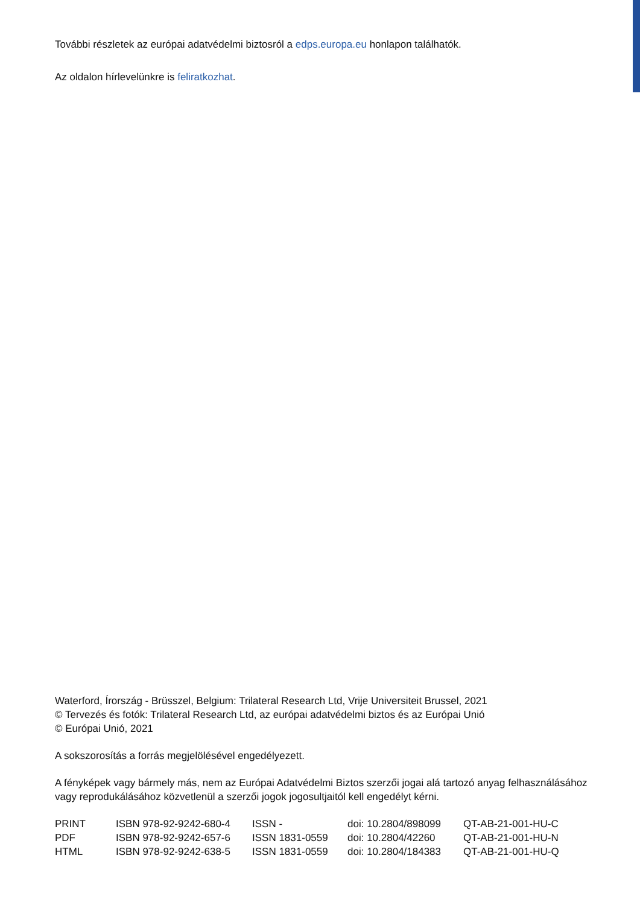További részletek az európai adatvédelmi biztosról a edps.europa.eu honlapon találhatók.
Az oldalon hírlevelünkre is feliratkozhat.
Waterford, Írország - Brüsszel, Belgium: Trilateral Research Ltd, Vrije Universiteit Brussel, 2021
© Tervezés és fotók: Trilateral Research Ltd, az európai adatvédelmi biztos és az Európai Unió
© Európai Unió, 2021
A sokszorosítás a forrás megjelölésével engedélyezett.
A fényképek vagy bármely más, nem az Európai Adatvédelmi Biztos szerzői jogai alá tartozó anyag felhasználásához vagy reprodukálásához közvetlenül a szerzői jogok jogosultjaitól kell engedélyt kérni.
| PRINT | ISBN 978-92-9242-680-4 | ISSN - | doi: 10.2804/898099 | QT-AB-21-001-HU-C |
| PDF | ISBN 978-92-9242-657-6 | ISSN 1831-0559 | doi: 10.2804/42260 | QT-AB-21-001-HU-N |
| HTML | ISBN 978-92-9242-638-5 | ISSN 1831-0559 | doi: 10.2804/184383 | QT-AB-21-001-HU-Q |